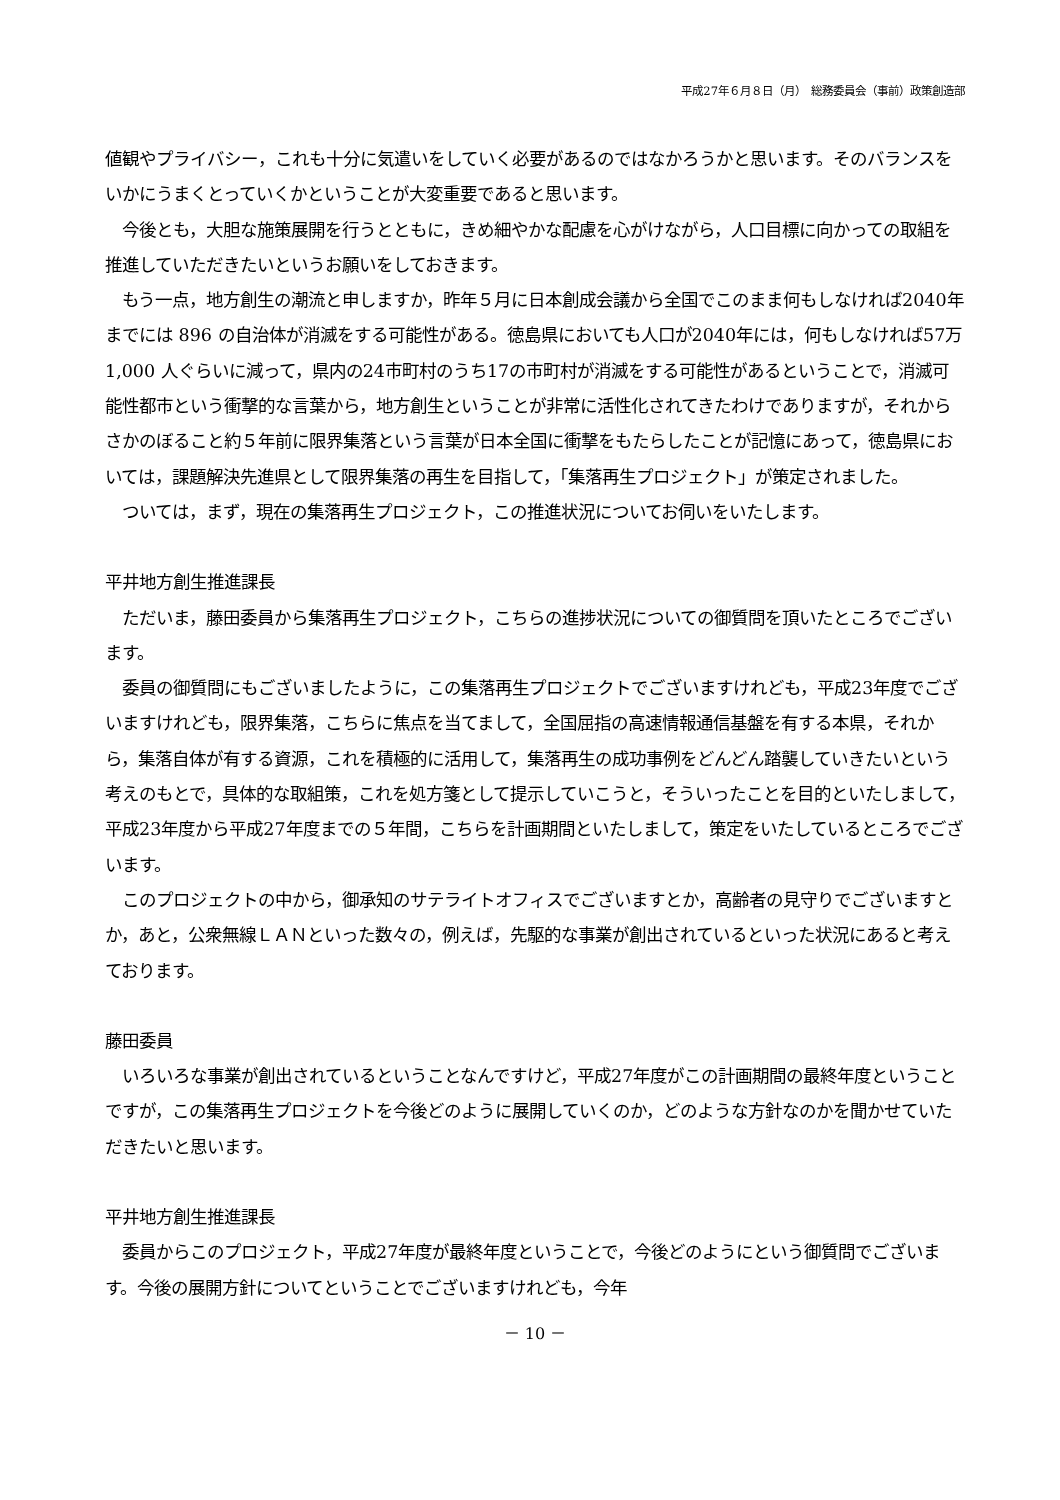平成27年６月８日（月）　総務委員会（事前）政策創造部
値観やプライバシー，これも十分に気遣いをしていく必要があるのではなかろうかと思います。そのバランスをいかにうまくとっていくかということが大変重要であると思います。
　今後とも，大胆な施策展開を行うとともに，きめ細やかな配慮を心がけながら，人口目標に向かっての取組を推進していただきたいというお願いをしておきます。
　もう一点，地方創生の潮流と申しますか，昨年５月に日本創成会議から全国でこのまま何もしなければ2040年までには 896 の自治体が消滅をする可能性がある。徳島県においても人口が2040年には，何もしなければ57万 1,000 人ぐらいに減って，県内の24市町村のうち17の市町村が消滅をする可能性があるということで，消滅可能性都市という衝撃的な言葉から，地方創生ということが非常に活性化されてきたわけでありますが，それからさかのぼること約５年前に限界集落という言葉が日本全国に衝撃をもたらしたことが記憶にあって，徳島県においては，課題解決先進県として限界集落の再生を目指して，「集落再生プロジェクト」が策定されました。
　ついては，まず，現在の集落再生プロジェクト，この推進状況についてお伺いをいたします。
平井地方創生推進課長
　ただいま，藤田委員から集落再生プロジェクト，こちらの進捗状況についての御質問を頂いたところでございます。
　委員の御質問にもございましたように，この集落再生プロジェクトでございますけれども，平成23年度でございますけれども，限界集落，こちらに焦点を当てまして，全国屈指の高速情報通信基盤を有する本県，それから，集落自体が有する資源，これを積極的に活用して，集落再生の成功事例をどんどん踏襲していきたいという考えのもとで，具体的な取組策，これを処方箋として提示していこうと，そういったことを目的といたしまして，平成23年度から平成27年度までの５年間，こちらを計画期間といたしまして，策定をいたしているところでございます。
　このプロジェクトの中から，御承知のサテライトオフィスでございますとか，高齢者の見守りでございますとか，あと，公衆無線ＬＡＮといった数々の，例えば，先駆的な事業が創出されているといった状況にあると考えております。
藤田委員
　いろいろな事業が創出されているということなんですけど，平成27年度がこの計画期間の最終年度ということですが，この集落再生プロジェクトを今後どのように展開していくのか，どのような方針なのかを聞かせていただきたいと思います。
平井地方創生推進課長
　委員からこのプロジェクト，平成27年度が最終年度ということで，今後どのようにという御質問でございます。今後の展開方針についてということでございますけれども，今年
－ 10 －